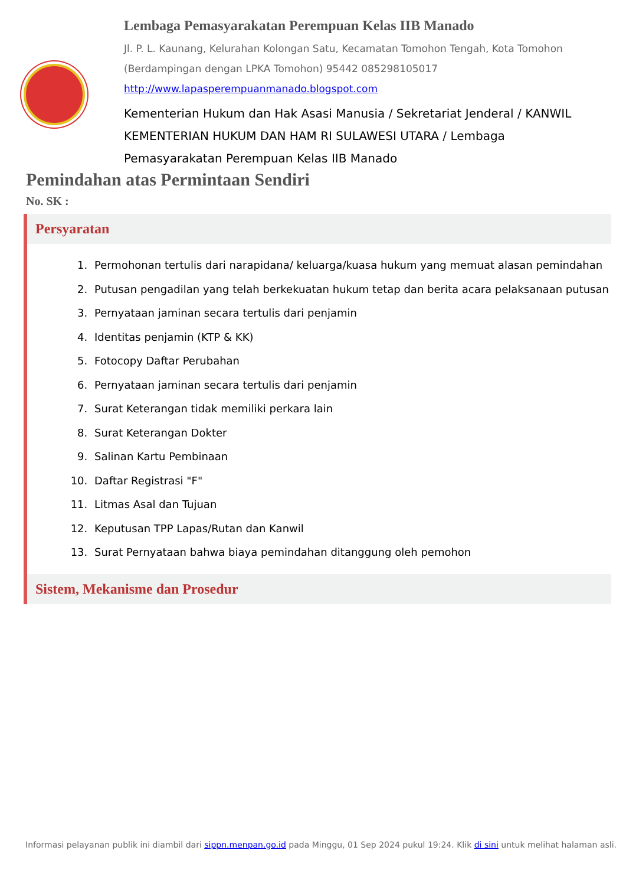Lembaga Pemasyarakatan Perempuan Kelas IIB Manado
Jl. P. L. Kaunang, Kelurahan Kolongan Satu, Kecamatan Tomohon Tengah, Kota Tomohon (Berdampingan dengan LPKA Tomohon) 95442 085298105017
http://www.lapasperempuanmanado.blogspot.com
Kementerian Hukum dan Hak Asasi Manusia / Sekretariat Jenderal / KANWIL KEMENTERIAN HUKUM DAN HAM RI SULAWESI UTARA / Lembaga Pemasyarakatan Perempuan Kelas IIB Manado
Pemindahan atas Permintaan Sendiri
No. SK :
Persyaratan
1. Permohonan tertulis dari narapidana/ keluarga/kuasa hukum yang memuat alasan pemindahan
2. Putusan pengadilan yang telah berkekuatan hukum tetap dan berita acara pelaksanaan putusan
3. Pernyataan jaminan secara tertulis dari penjamin
4. Identitas penjamin (KTP & KK)
5. Fotocopy Daftar Perubahan
6. Pernyataan jaminan secara tertulis dari penjamin
7. Surat Keterangan tidak memiliki perkara lain
8. Surat Keterangan Dokter
9. Salinan Kartu Pembinaan
10. Daftar Registrasi "F"
11. Litmas Asal dan Tujuan
12. Keputusan TPP Lapas/Rutan dan Kanwil
13. Surat Pernyataan bahwa biaya pemindahan ditanggung oleh pemohon
Sistem, Mekanisme dan Prosedur
Informasi pelayanan publik ini diambil dari sippn.menpan.go.id pada Minggu, 01 Sep 2024 pukul 19:24. Klik di sini untuk melihat halaman asli.